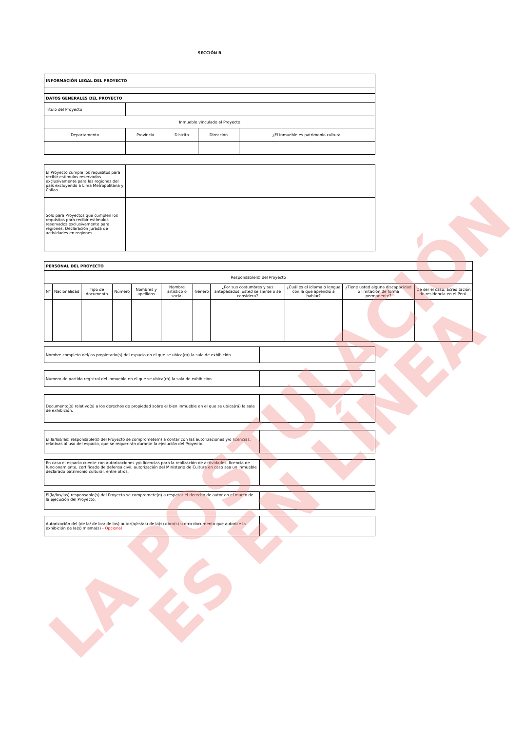SECCIÓN B
| INFORMACIÓN LEGAL DEL PROYECTO | | | | |
| DATOS GENERALES DEL PROYECTO | | | | |
| Título del Proyecto | | | | |
| Inmueble vinculado al Proyecto | | | | |
| Departamento | Provincia | Distrito | Dirección | ¿El inmueble es patrimonio cultural |
| El Proyecto cumple los requisitos para recibir estímulos reservados exclusivamente para las regiones del país excluyendo a Lima Metropolitana y Callao | |
| Solo para Proyectos que cumplen los requisitos para recibir estímulos reservados exclusivamente para regiones, Declaración Jurada de actividades en regiones. | |
| PERSONAL DEL PROYECTO | | | | | | | | | | |
| Responsable(s) del Proyecto | | | | | | | | | | |
| N° | Nacionalidad | Tipo de documento | Número | Nombres y apellidos | Nombre artístico o social | Género | ¿Por sus costumbres y sus antepasados, usted se siente o se considera? | ¿Cuál es el idioma o lengua con la que aprendió a hablar? | ¿Tiene usted alguna discapacidad o limitación de forma permanente? | De ser el caso, acreditación de residencia en el Perú. |
| Nombre completo del/los propietario(s) del espacio en el que se ubica(rá) la sala de exhibición | |
| Número de partida registral del inmueble en el que se ubica(rá) la sala de exhibición | |
| Documento(s) relativo(s) a los derechos de propiedad sobre el bien inmueble en el que se ubica(rá) la sala de exhibición. | |
| El(la/los/las) responsable(s) del Proyecto se compromete(n) a contar con las autorizaciones y/o licencias, relativas al uso del espacio, que se requerirán durante la ejecución del Proyecto. | |
| En caso el espacio cuente con autorizaciones y/o licencias para la realización de actividades, licencia de funcionamiento, certificado de defensa civil, autorización del Ministerio de Cultura en caso sea un inmueble declarado patrimonio cultural, entre otros. | |
| El(la/los/las) responsable(s) del Proyecto se compromete(n) a respetar el derecho de autor en el marco de la ejecución del Proyecto. | |
| Autorización del (de la/ de los/ de las) autor(a/es/as) de la(s) obra(s) u otro documento que autorice la exhibición de la(s) misma(s) - Opcional | |
LA POSTULACIÓN
ES EN LÍNEA